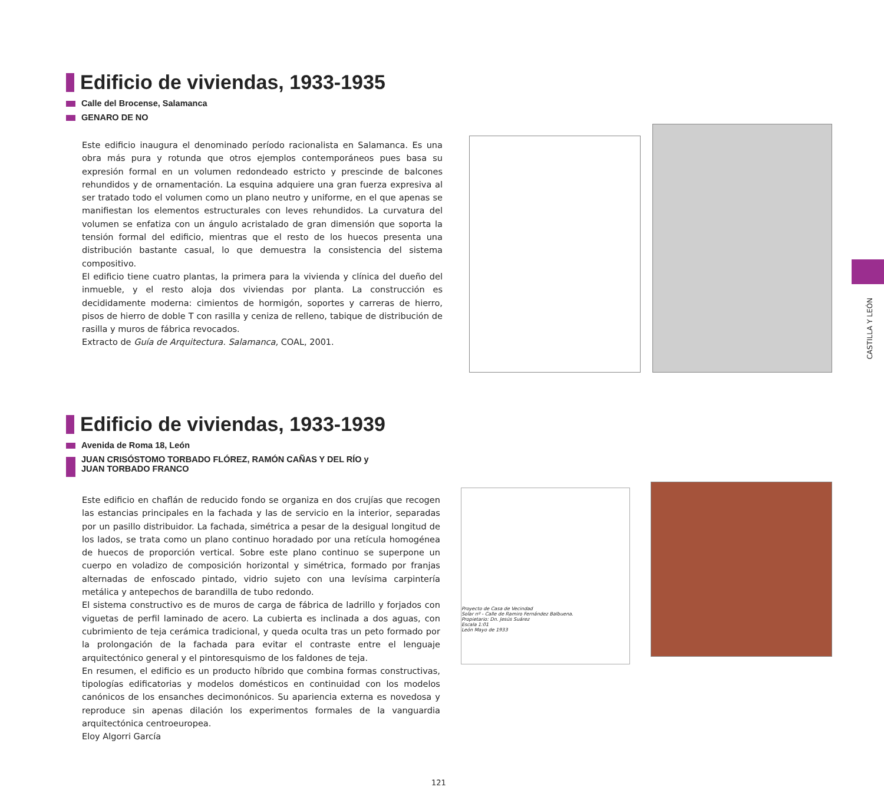Edificio de viviendas, 1933-1935
Calle del Brocense, Salamanca
GENARO DE NO
Este edificio inaugura el denominado período racionalista en Salamanca. Es una obra más pura y rotunda que otros ejemplos contemporáneos pues basa su expresión formal en un volumen redondeado estricto y prescinde de balcones rehundidos y de ornamentación. La esquina adquiere una gran fuerza expresiva al ser tratado todo el volumen como un plano neutro y uniforme, en el que apenas se manifiestan los elementos estructurales con leves rehundidos. La curvatura del volumen se enfatiza con un ángulo acristalado de gran dimensión que soporta la tensión formal del edificio, mientras que el resto de los huecos presenta una distribución bastante casual, lo que demuestra la consistencia del sistema compositivo.
El edificio tiene cuatro plantas, la primera para la vivienda y clínica del dueño del inmueble, y el resto aloja dos viviendas por planta. La construcción es decididamente moderna: cimientos de hormigón, soportes y carreras de hierro, pisos de hierro de doble T con rasilla y ceniza de relleno, tabique de distribución de rasilla y muros de fábrica revocados.
Extracto de Guía de Arquitectura. Salamanca, COAL, 2001.
Edificio de viviendas, 1933-1939
Avenida de Roma 18, León
JUAN CRISÓSTOMO TORBADO FLÓREZ, RAMÓN CAÑAS Y DEL RÍO y
JUAN TORBADO FRANCO
Este edificio en chaflán de reducido fondo se organiza en dos crujías que recogen las estancias principales en la fachada y las de servicio en la interior, separadas por un pasillo distribuidor. La fachada, simétrica a pesar de la desigual longitud de los lados, se trata como un plano continuo horadado por una retícula homogénea de huecos de proporción vertical. Sobre este plano continuo se superpone un cuerpo en voladizo de composición horizontal y simétrica, formado por franjas alternadas de enfoscado pintado, vidrio sujeto con una levísima carpintería metálica y antepechos de barandilla de tubo redondo.
El sistema constructivo es de muros de carga de fábrica de ladrillo y forjados con viguetas de perfil laminado de acero. La cubierta es inclinada a dos aguas, con cubrimiento de teja cerámica tradicional, y queda oculta tras un peto formado por la prolongación de la fachada para evitar el contraste entre el lenguaje arquitectónico general y el pintoresquismo de los faldones de teja.
En resumen, el edificio es un producto híbrido que combina formas constructivas, tipologías edificatorias y modelos domésticos en continuidad con los modelos canónicos de los ensanches decimonónicos. Su apariencia externa es novedosa y reproduce sin apenas dilación los experimentos formales de la vanguardia arquitectónica centroeuropea.
Eloy Algorri García
Proyecto de Casa de Vecindad
Solar nº - Calle de Ramiro Fernández Balbuena.
Propietario: Dn. Jesús Suárez
Escala 1:01
León Mayo de 1933
CASTILLA Y LEÓN
121